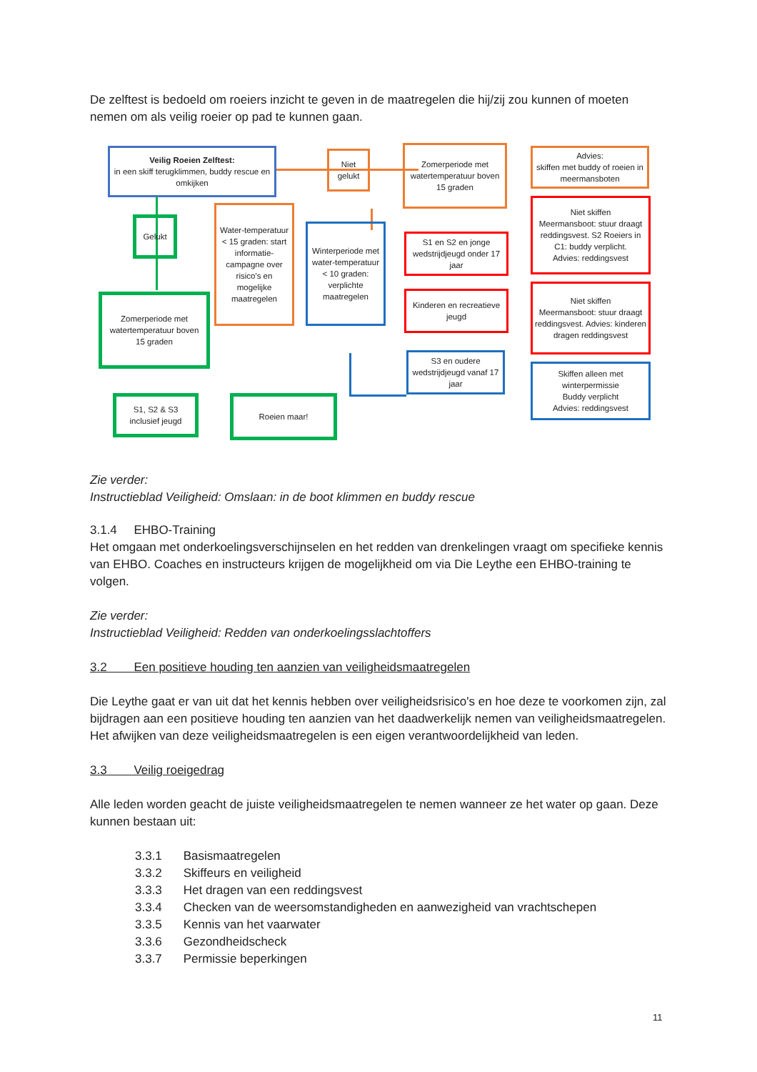De zelftest is bedoeld om roeiers inzicht te geven in de maatregelen die hij/zij zou kunnen of moeten nemen om als veilig roeier op pad te kunnen gaan.
Veilig Roeien Zelftest:
in een skiff terugklimmen, buddy rescue en omkijken
Niet gelukt
Zomerperiode met watertemperatuur boven 15 graden
Advies:
skiffen met buddy of roeien in meermansboten
Gelukt
Water-temperatuur < 15 graden: start informatie-campagne over risico's en mogelijke maatregelen
Winterperiode met water-temperatuur < 10 graden: verplichte maatregelen
S1 en S2 en jonge wedstrijdjeugd onder 17 jaar
Niet skiffen
Meermansboot: stuur draagt reddingsvest. S2 Roeiers in C1: buddy verplicht.
Advies: reddingsvest
Zomerperiode met watertemperatuur boven 15 graden
Kinderen en recreatieve jeugd
Niet skiffen
Meermansboot: stuur draagt reddingsvest. Advies: kinderen dragen reddingsvest
S3 en oudere wedstrijdjeugd vanaf 17 jaar
Skiffen alleen met winterpermissie
Buddy verplicht
Advies: reddingsvest
S1, S2 & S3 inclusief jeugd
Roeien maar!
Zie verder:
Instructieblad Veiligheid: Omslaan: in de boot klimmen en buddy rescue
3.1.4 EHBO-Training
Het omgaan met onderkoelingsverschijnselen en het redden van drenkelingen vraagt om specifieke kennis van EHBO. Coaches en instructeurs krijgen de mogelijkheid om via Die Leythe een EHBO-training te volgen.
Zie verder:
Instructieblad Veiligheid: Redden van onderkoelingsslachtoffers
3.2 Een positieve houding ten aanzien van veiligheidsmaatregelen
Die Leythe gaat er van uit dat het kennis hebben over veiligheidsrisico's en hoe deze te voorkomen zijn, zal bijdragen aan een positieve houding ten aanzien van het daadwerkelijk nemen van veiligheidsmaatregelen. Het afwijken van deze veiligheidsmaatregelen is een eigen verantwoordelijkheid van leden.
3.3 Veilig roeigedrag
Alle leden worden geacht de juiste veiligheidsmaatregelen te nemen wanneer ze het water op gaan. Deze kunnen bestaan uit:
3.3.1 Basismaatregelen
3.3.2 Skiffeurs en veiligheid
3.3.3 Het dragen van een reddingsvest
3.3.4 Checken van de weersomstandigheden en aanwezigheid van vrachtschepen
3.3.5 Kennis van het vaarwater
3.3.6 Gezondheidscheck
3.3.7 Permissie beperkingen
11